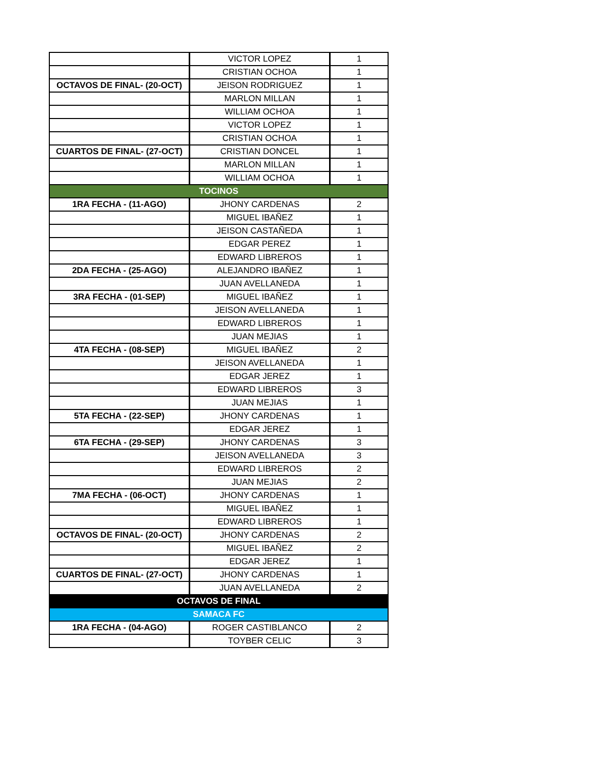| | VICTOR LOPEZ | 1 |
| | CRISTIAN OCHOA | 1 |
| OCTAVOS DE FINAL- (20-OCT) | JEISON RODRIGUEZ | 1 |
| | MARLON MILLAN | 1 |
| | WILLIAM OCHOA | 1 |
| | VICTOR LOPEZ | 1 |
| | CRISTIAN OCHOA | 1 |
| CUARTOS DE FINAL- (27-OCT) | CRISTIAN DONCEL | 1 |
| | MARLON MILLAN | 1 |
| | WILLIAM OCHOA | 1 |
| TOCINOS | | |
| 1RA FECHA - (11-AGO) | JHONY CARDENAS | 2 |
| | MIGUEL IBAÑEZ | 1 |
| | JEISON CASTAÑEDA | 1 |
| | EDGAR PEREZ | 1 |
| | EDWARD LIBREROS | 1 |
| 2DA FECHA - (25-AGO) | ALEJANDRO IBAÑEZ | 1 |
| | JUAN AVELLANEDA | 1 |
| 3RA FECHA - (01-SEP) | MIGUEL IBAÑEZ | 1 |
| | JEISON AVELLANEDA | 1 |
| | EDWARD LIBREROS | 1 |
| | JUAN MEJIAS | 1 |
| 4TA FECHA - (08-SEP) | MIGUEL IBAÑEZ | 2 |
| | JEISON AVELLANEDA | 1 |
| | EDGAR JEREZ | 1 |
| | EDWARD LIBREROS | 3 |
| | JUAN MEJIAS | 1 |
| 5TA FECHA - (22-SEP) | JHONY CARDENAS | 1 |
| | EDGAR JEREZ | 1 |
| 6TA FECHA - (29-SEP) | JHONY CARDENAS | 3 |
| | JEISON AVELLANEDA | 3 |
| | EDWARD LIBREROS | 2 |
| | JUAN MEJIAS | 2 |
| 7MA FECHA - (06-OCT) | JHONY CARDENAS | 1 |
| | MIGUEL IBAÑEZ | 1 |
| | EDWARD LIBREROS | 1 |
| OCTAVOS DE FINAL- (20-OCT) | JHONY CARDENAS | 2 |
| | MIGUEL IBAÑEZ | 2 |
| | EDGAR JEREZ | 1 |
| CUARTOS DE FINAL- (27-OCT) | JHONY CARDENAS | 1 |
| | JUAN AVELLANEDA | 2 |
| OCTAVOS DE FINAL | | |
| SAMACA FC | | |
| 1RA FECHA - (04-AGO) | ROGER CASTIBLANCO | 2 |
| | TOYBER CELIC | 3 |